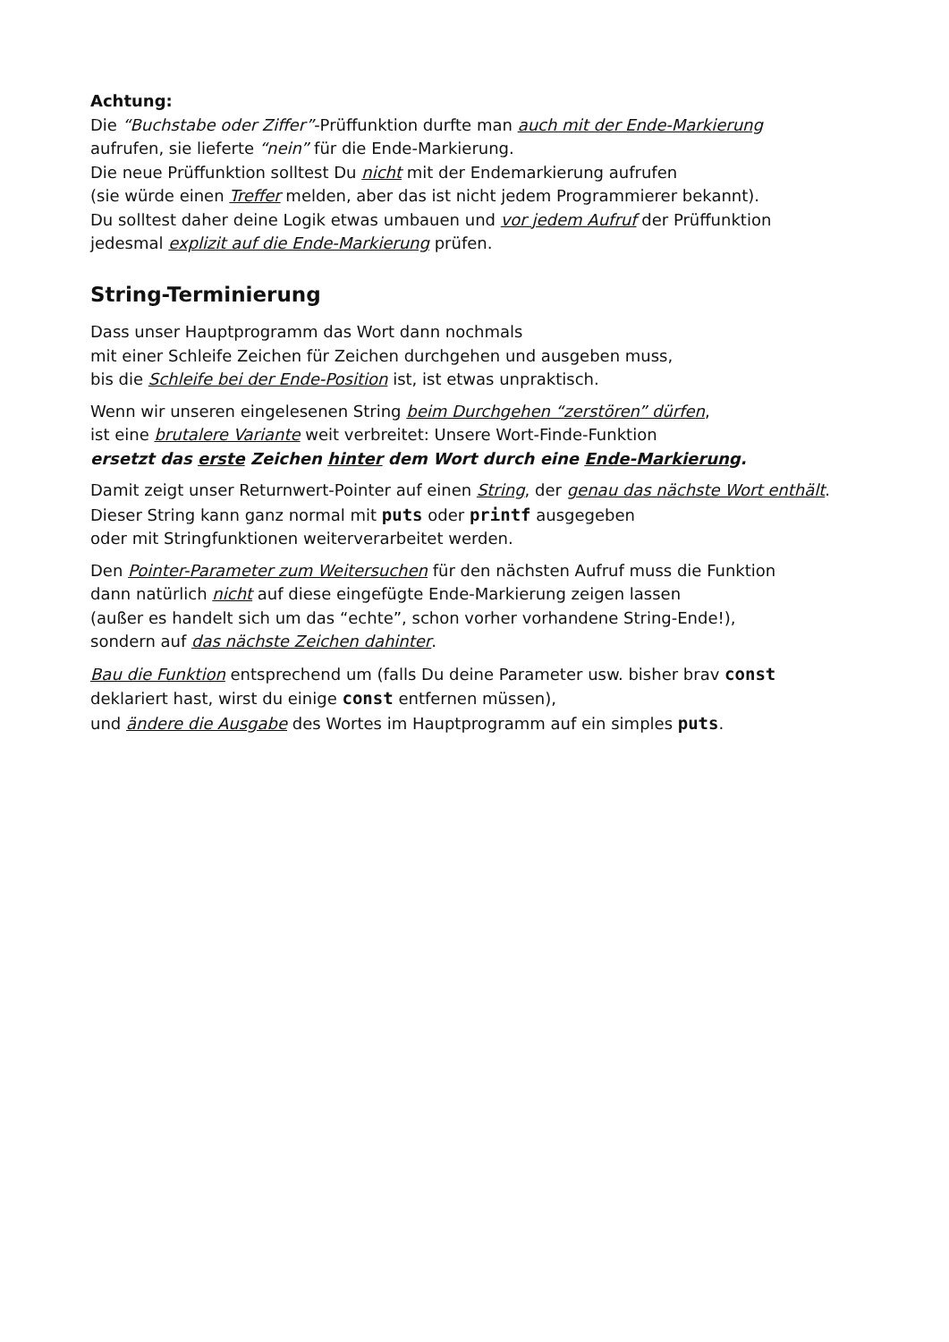Achtung:
Die “Buchstabe oder Ziffer”-Prüffunktion durfte man auch mit der Ende-Markierung
aufrufen, sie lieferte “nein” für die Ende-Markierung.
Die neue Prüffunktion solltest Du nicht mit der Endemarkierung aufrufen
(sie würde einen Treffer melden, aber das ist nicht jedem Programmierer bekannt).
Du solltest daher deine Logik etwas umbauen und vor jedem Aufruf der Prüffunktion
jedesmal explizit auf die Ende-Markierung prüfen.
String-Terminierung
Dass unser Hauptprogramm das Wort dann nochmals
mit einer Schleife Zeichen für Zeichen durchgehen und ausgeben muss,
bis die Schleife bei der Ende-Position ist, ist etwas unpraktisch.
Wenn wir unseren eingelesenen String beim Durchgehen “zerstören” dürfen,
ist eine brutalere Variante weit verbreitet: Unsere Wort-Finde-Funktion
ersetzt das erste Zeichen hinter dem Wort durch eine Ende-Markierung.
Damit zeigt unser Returnwert-Pointer auf einen String, der genau das nächste Wort enthält. Dieser String kann ganz normal mit puts oder printf ausgegeben
oder mit Stringfunktionen weiterverarbeitet werden.
Den Pointer-Parameter zum Weitersuchen für den nächsten Aufruf muss die Funktion
dann natürlich nicht auf diese eingefügte Ende-Markierung zeigen lassen
(außer es handelt sich um das “echte”, schon vorher vorhandene String-Ende!),
sondern auf das nächste Zeichen dahinter.
Bau die Funktion entsprechend um (falls Du deine Parameter usw. bisher brav const
deklariert hast, wirst du einige const entfernen müssen),
und ändere die Ausgabe des Wortes im Hauptprogramm auf ein simples puts.